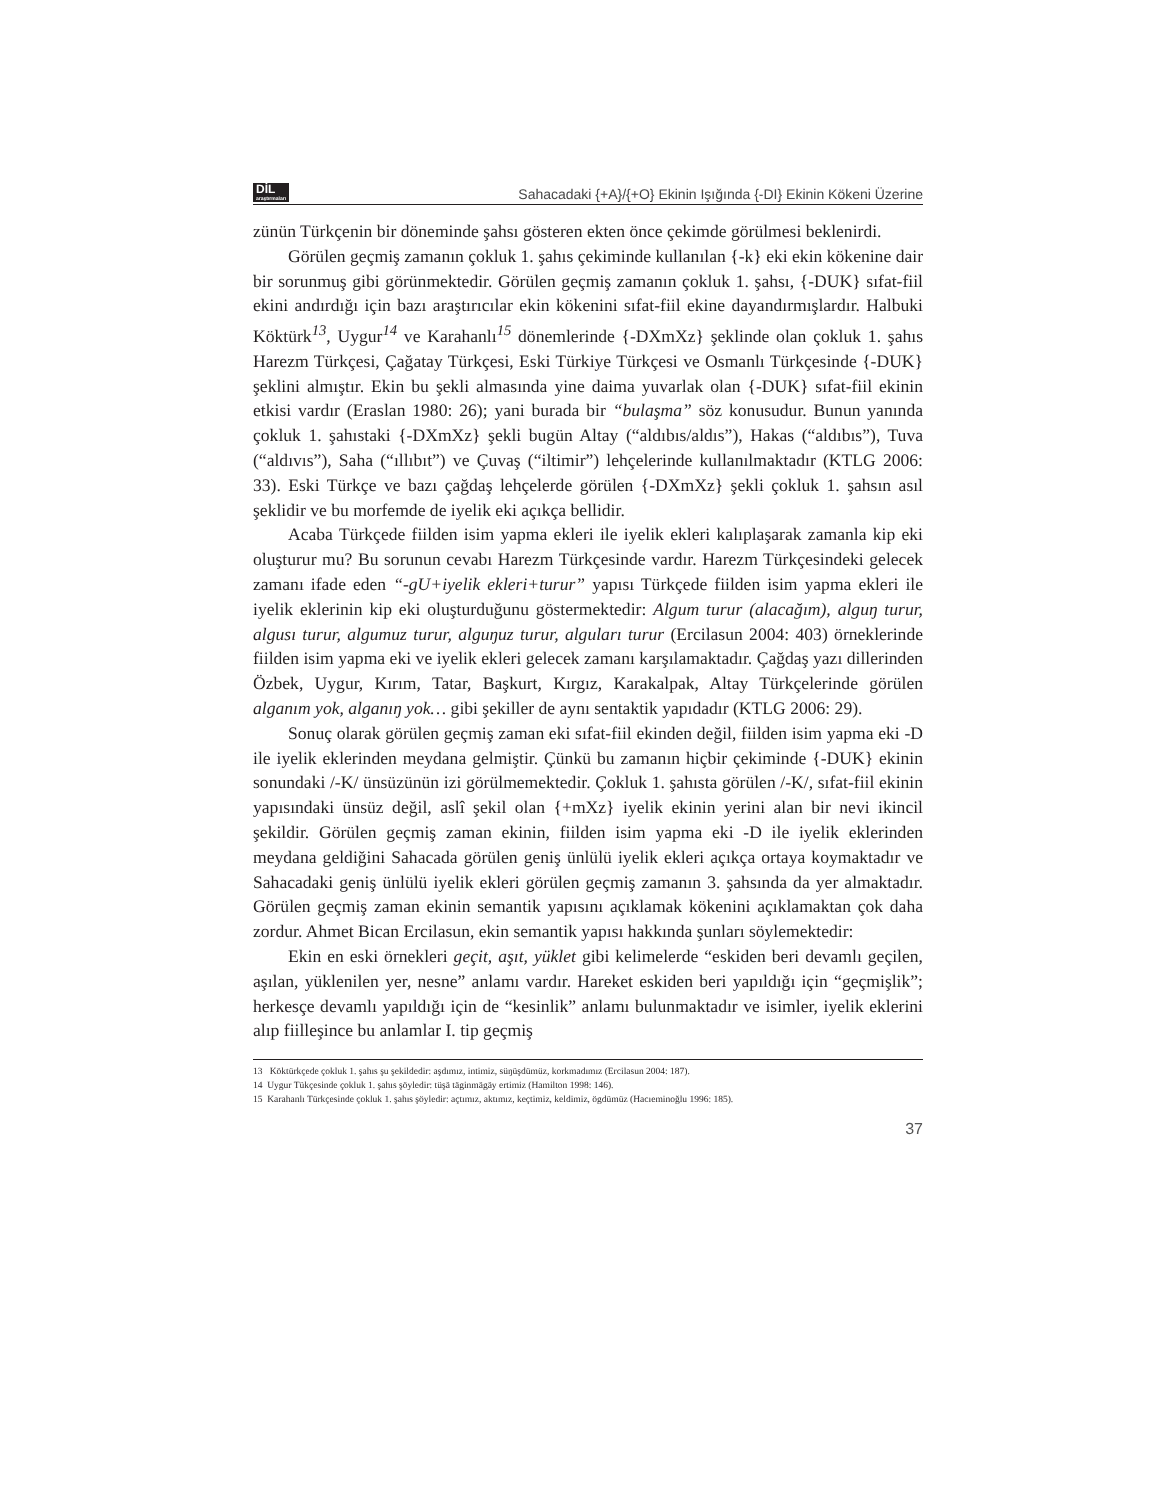DİL
araştırmaları
Sahacadaki {+A}/{+O} Ekinin Işığında {-DI} Ekinin Kökeni Üzerine
zünün Türkçenin bir döneminde şahsı gösteren ekten önce çekimde görülmesi beklenirdi.
Görülen geçmiş zamanın çokluk 1. şahıs çekiminde kullanılan {-k} eki ekin kökenine dair bir sorunmuş gibi görünmektedir. Görülen geçmiş zamanın çokluk 1. şahsı, {-DUK} sıfat-fiil ekini andırdığı için bazı araştırıcılar ekin kökenini sıfat-fiil ekine dayandırmışlardır. Halbuki Köktürk<sup>13</sup>, Uygur<sup>14</sup> ve Karahanlı<sup>15</sup> dönemlerinde {-DXmXz} şeklinde olan çokluk 1. şahıs Harezm Türkçesi, Çağatay Türkçesi, Eski Türkiye Türkçesi ve Osmanlı Türkçesinde {-DUK} şeklini almıştır. Ekin bu şekli almasında yine daima yuvarlak olan {-DUK} sıfat-fiil ekinin etkisi vardır (Eraslan 1980: 26); yani burada bir “bulaşma” söz konusudur. Bunun yanında çokluk 1. şahıstaki {-DXmXz} şekli bugün Altay (“aldıbıs/aldıs”), Hakas (“aldıbıs”), Tuva (“aldıvıs”), Saha (“ıllıbıt”) ve Çuvaş (“iltimir”) lehçelerinde kullanılmaktadır (KTLG 2006: 33). Eski Türkçe ve bazı çağdaş lehçelerde görülen {-DXmXz} şekli çokluk 1. şahsın asıl şeklidir ve bu morfemde de iyelik eki açıkça bellidir.
Acaba Türkçede fiilden isim yapma ekleri ile iyelik ekleri kalıplaşarak zamanla kip eki oluşturur mu? Bu sorunun cevabı Harezm Türkçesinde vardır. Harezm Türkçesindeki gelecek zamanı ifade eden “-gU+iyelik ekleri+turur” yapısı Türkçede fiilden isim yapma ekleri ile iyelik eklerinin kip eki oluşturduğunu göstermektedir: Algum turur (alacağım), alguŋ turur, algusı turur, algumuz turur, alguŋuz turur, alguları turur (Ercilasun 2004: 403) örneklerinde fiilden isim yapma eki ve iyelik ekleri gelecek zamanı karşılamaktadır. Çağdaş yazı dillerinden Özbek, Uygur, Kırım, Tatar, Başkurt, Kırgız, Karakalpak, Altay Türkçelerinde görülen alganım yok, alganıŋ yok… gibi şekiller de aynı sentaktik yapıdadır (KTLG 2006: 29).
Sonuç olarak görülen geçmiş zaman eki sıfat-fiil ekinden değil, fiilden isim yapma eki -D ile iyelik eklerinden meydana gelmiştir. Çünkü bu zamanın hiçbir çekiminde {-DUK} ekinin sonundaki /-K/ ünsüzünün izi görülmemektedir. Çokluk 1. şahısta görülen /-K/, sıfat-fiil ekinin yapısındaki ünsüz değil, aslî şekil olan {+mXz} iyelik ekinin yerini alan bir nevi ikincil şekildir. Görülen geçmiş zaman ekinin, fiilden isim yapma eki -D ile iyelik eklerinden meydana geldiğini Sahacada görülen geniş ünlülü iyelik ekleri açıkça ortaya koymaktadır ve Sahacadaki geniş ünlülü iyelik ekleri görülen geçmiş zamanın 3. şahsında da yer almaktadır. Görülen geçmiş zaman ekinin semantik yapısını açıklamak kökenini açıklamaktan çok daha zordur. Ahmet Bican Ercilasun, ekin semantik yapısı hakkında şunları söylemektedir:
Ekin en eski örnekleri geçit, aşıt, yüklet gibi kelimelerde “eskiden beri devamlı geçilen, aşılan, yüklenilen yer, nesne” anlamı vardır. Hareket eskiden beri yapıldığı için “geçmişlik”; herkesçe devamlı yapıldığı için de “kesinlik” anlamı bulunmaktadır ve isimler, iyelik eklerini alıp fiilleşince bu anlamlar I. tip geçmiş
13 Köktürkçede çokluk 1. şahıs şu şekildedir: aşdımız, intimiz, süŋüşdümüz, korkmadımız (Ercilasun 2004: 187).
14 Uygur Tükçesinde çokluk 1. şahıs şöyledir: tüşä täginmägäy ertimiz (Hamilton 1998: 146).
15 Karahanlı Türkçesinde çokluk 1. şahıs şöyledir: açtımız, aktımız, keçtimiz, keldimiz, ögdümüz (Hacıeminoğlu 1996: 185).
37